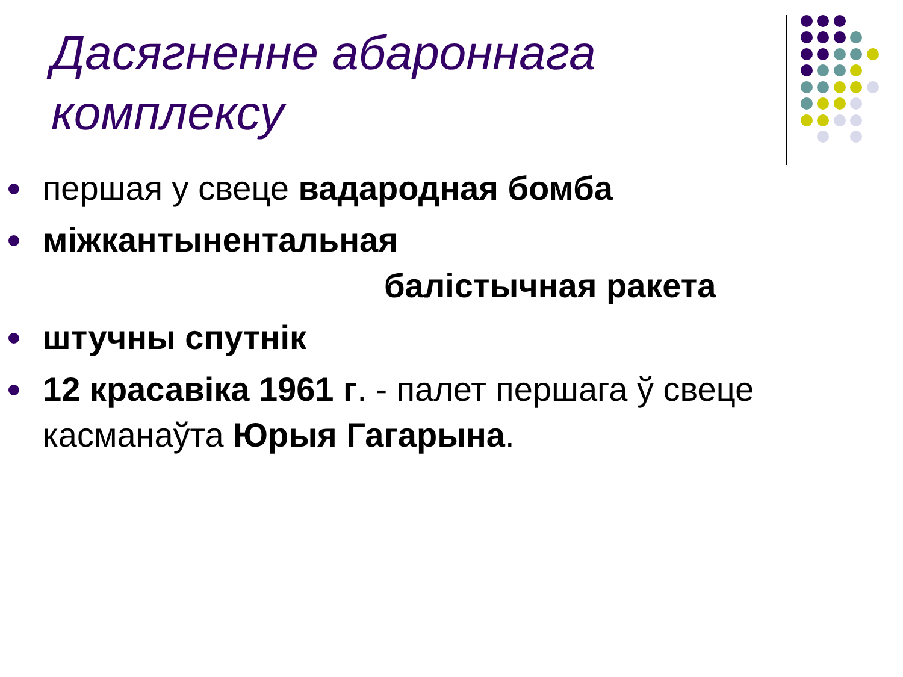Дасягненне абароннага комплексу
першая у свеце вадародная бомба
міжкантынентальная
балістычная ракета
штучны спутнік
12 красавіка 1961 г. - палет першага ў свеце касманаўта Юрыя Гагарына.